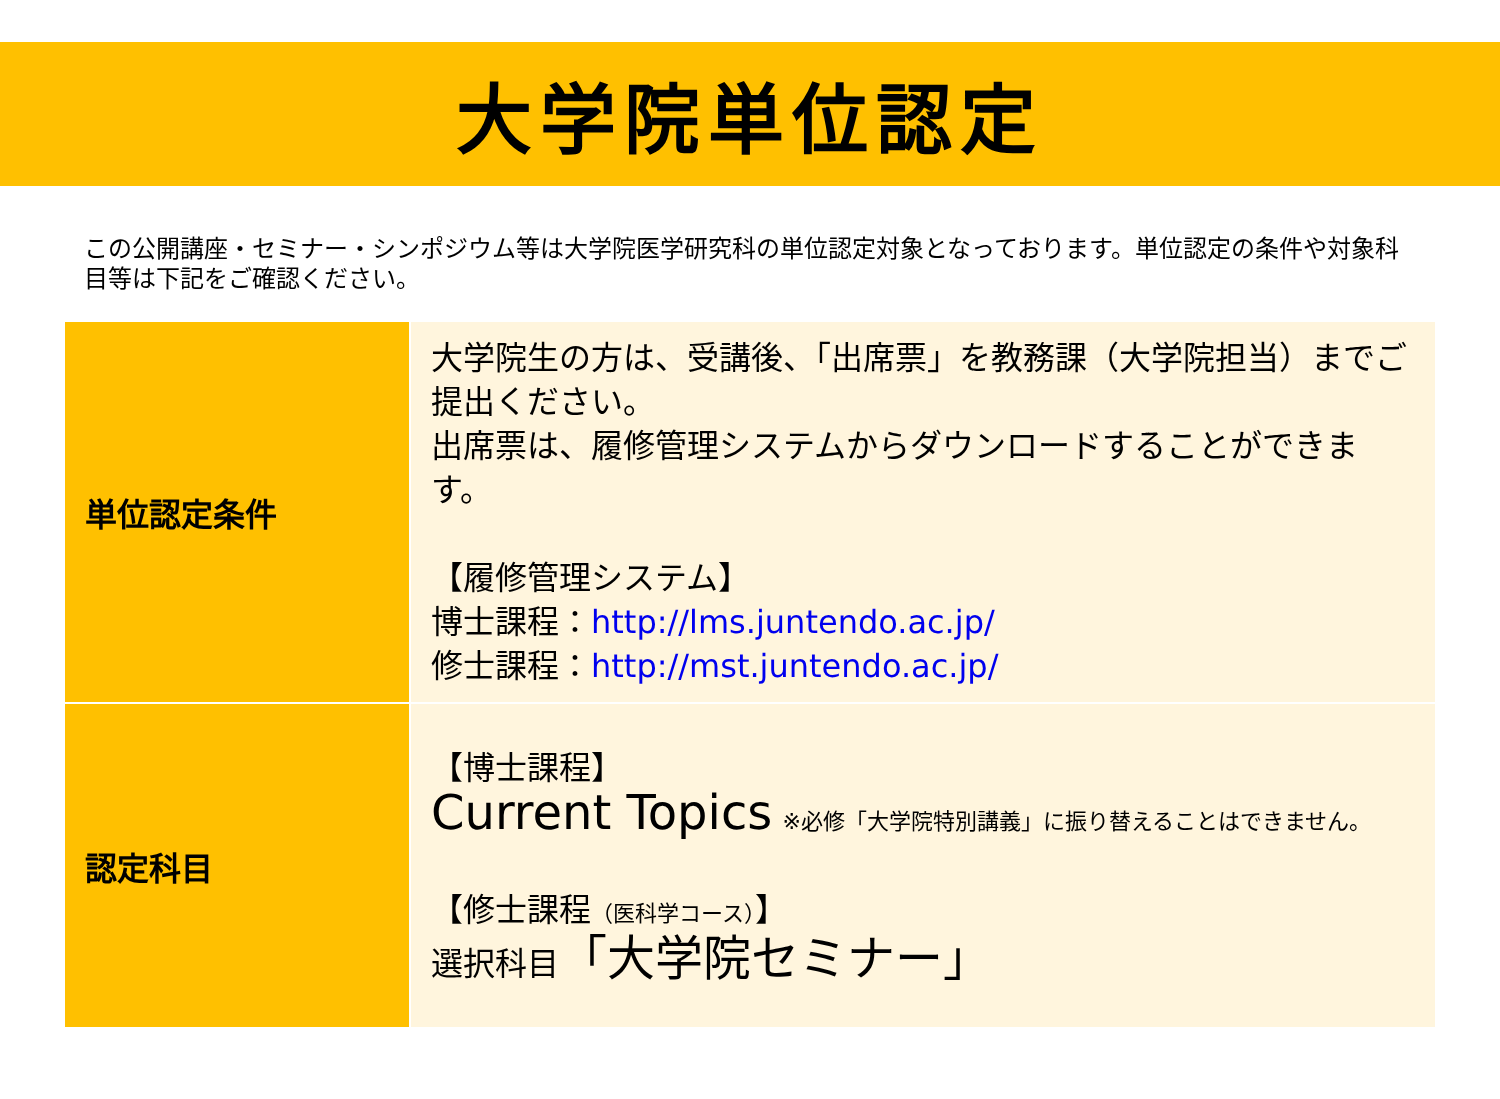大学院単位認定
この公開講座・セミナー・シンポジウム等は大学院医学研究科の単位認定対象となっております。単位認定の条件や対象科目等は下記をご確認ください。
| 単位認定条件 | 大学院生の方は、受講後、「出席票」を教務課（大学院担当）までご提出ください。 出席票は、履修管理システムからダウンロードすることができます。 【履修管理システム】 博士課程： http://lms.juntendo.ac.jp/ 修士課程： http://mst.juntendo.ac.jp/ |
| 認定科目 | 【博士課程】 Current Topics ※必修「大学院特別講義」に振り替えることはできません。 【修士課程 （医科学コース） 】 選択科目 「大学院セミナー」 |